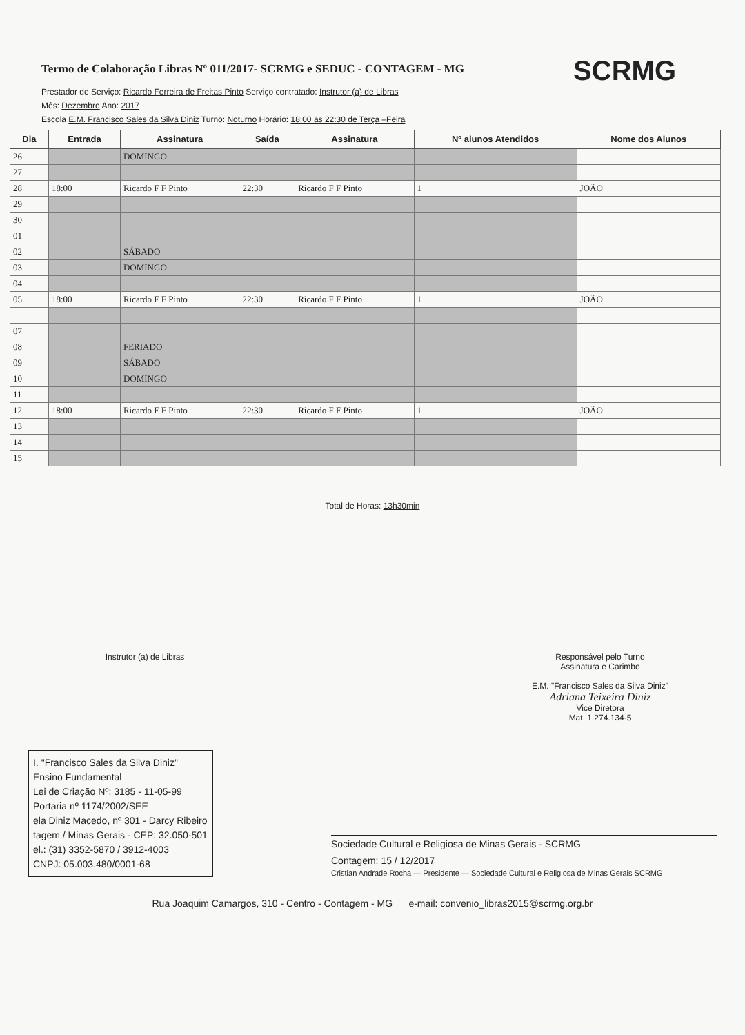SCRMG
Termo de Colaboração Libras Nº 011/2017- SCRMG e SEDUC - CONTAGEM - MG
Prestador de Serviço: Ricardo Ferreira de Freitas Pinto Serviço contratado: Instrutor (a) de Libras
Mês: Dezembro Ano: 2017
Escola E.M. Francisco Sales da Silva Diniz Turno: Noturno Horário: 18:00 as 22:30 de Terça –Feira
| Dia | Entrada | Assinatura | Saída | Assinatura | Nº alunos Atendidos | Nome dos Alunos |
| --- | --- | --- | --- | --- | --- | --- |
| 26 | | DOMINGO | | | | |
| 27 | | | | | | |
| 28 | 18:00 | Ricardo F F Pinto | 22:30 | Ricardo F F Pinto | 1 | JOÃO |
| 29 | | | | | | |
| 30 | | | | | | |
| 01 | | | | | | |
| 02 | | SÁBADO | | | | |
| 03 | | DOMINGO | | | | |
| 04 | | | | | | |
| 05 | 18:00 | Ricardo F F Pinto | 22:30 | Ricardo F F Pinto | 1 | JOÃO |
| 07 | | | | | | |
| 08 | | FERIADO | | | | |
| 09 | | SÁBADO | | | | |
| 10 | | DOMINGO | | | | |
| 11 | | | | | | |
| 12 | 18:00 | Ricardo F F Pinto | 22:30 | Ricardo F F Pinto | 1 | JOÃO |
| 13 | | | | | | |
| 14 | | | | | | |
| 15 | | | | | | |
Total de Horas: 13h30min
Instrutor (a) de Libras Responsável pelo Turno
Assinatura e Carimbo
E.M. "Francisco Sales da Silva Diniz"
Adriana Teixeira Diniz
Vice Diretora
Mat. 1.274.134-5
I. "Francisco Sales da Silva Diniz"
Ensino Fundamental
Lei de Criação Nº: 3185 - 11-05-99
Portaria nº 1174/2002/SEE
ela Diniz Macedo, nº 301 - Darcy Ribeiro
tagem / Minas Gerais - CEP: 32.050-501
el.: (31) 3352-5870 / 3912-4003
CNPJ: 05.003.480/0001-68
Sociedade Cultural e Religiosa de Minas Gerais - SCRMG
Contagem: 15 / 12/2017
Cristian Andrade Rocha — Presidente — Sociedade Cultural e Religiosa de Minas Gerais SCRMG
Rua Joaquim Camargos, 310 - Centro - Contagem - MG e-mail: convenio_libras2015@scrmg.org.br